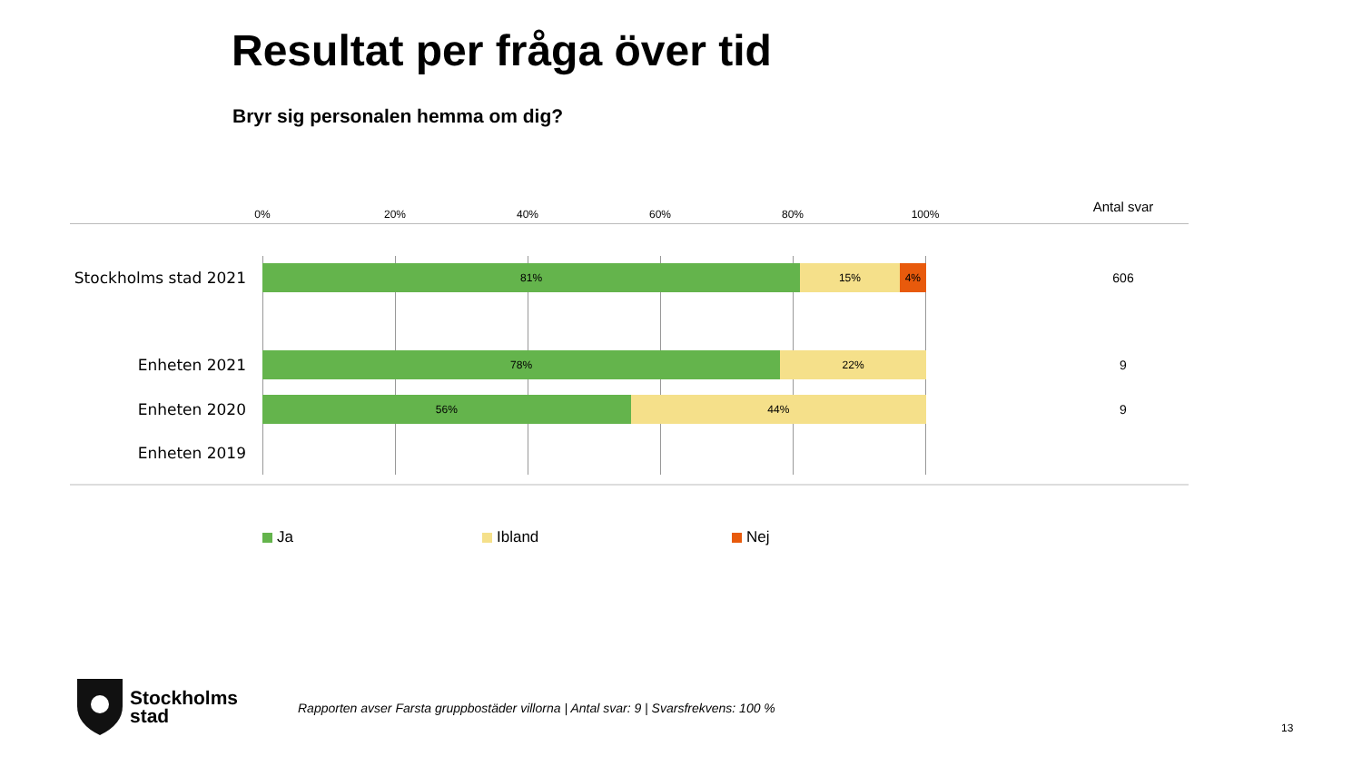Resultat per fråga över tid
Bryr sig personalen hemma om dig?
0% 20% 40% 60% 80% 100% Antal svar
Stockholms stad 2021
81% 15% 4%
606
Enheten 2021
78% 22% 9
Enheten 2020
56% 44% 9
Enheten 2019
Ja Ibland Nej
Stockholms
stad
Rapporten avser Farsta gruppbostäder villorna | Antal svar: 9 | Svarsfrekvens: 100 %
13